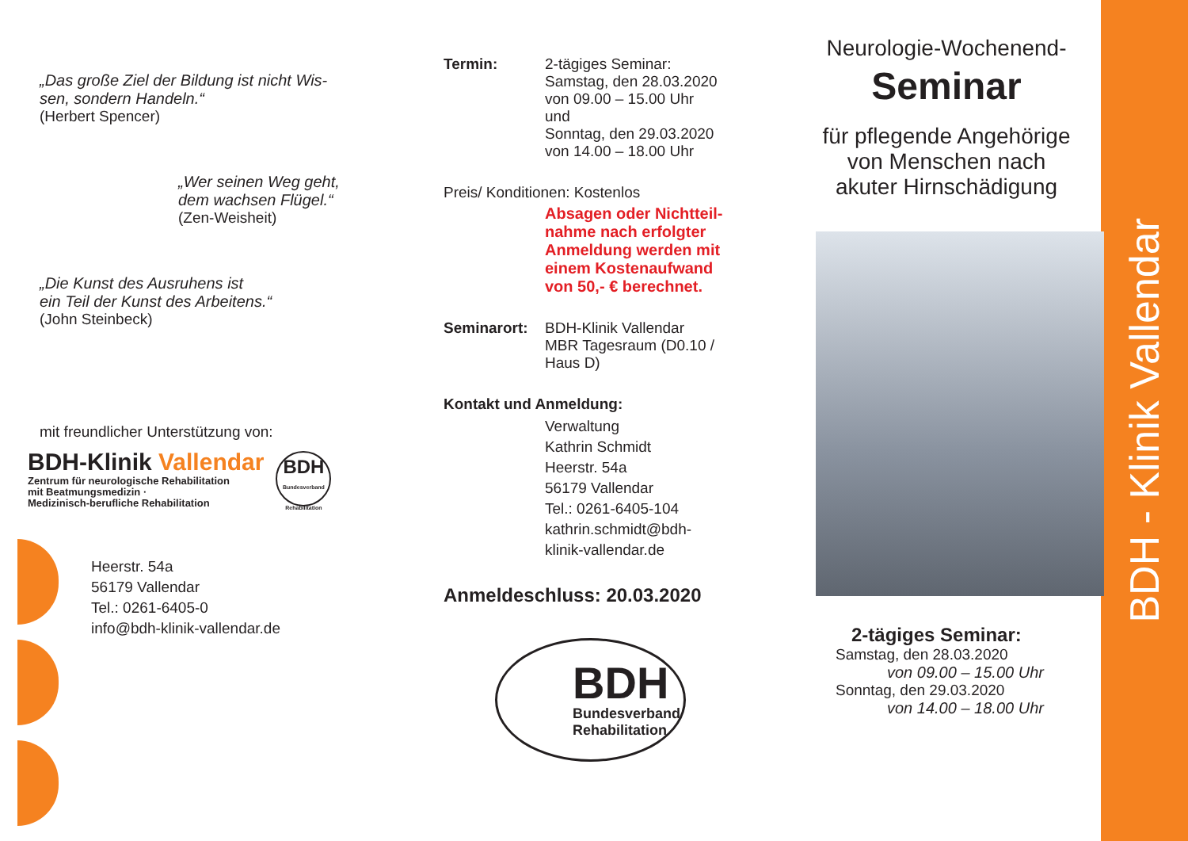„Das große Ziel der Bildung ist nicht Wis-
sen, sondern Handeln.“
(Herbert Spencer)
„Wer seinen Weg geht,
dem wachsen Flügel.“
(Zen-Weisheit)
„Die Kunst des Ausruhens ist
ein Teil der Kunst des Arbeitens.“
(John Steinbeck)
mit freundlicher Unterstützung von:
BDH-Klinik Vallendar
Zentrum für neurologische Rehabilitation
mit Beatmungsmedizin ·
Medizinisch-berufliche Rehabilitation
BDH
Bundesverband Rehabilitation
Heerstr. 54a
56179 Vallendar
Tel.: 0261-6405-0
info@bdh-klinik-vallendar.de
Termin: 2-tägiges Seminar:
Samstag, den 28.03.2020
von 09.00 – 15.00 Uhr
und
Sonntag, den 29.03.2020
von 14.00 – 18.00 Uhr
Preis/ Konditionen: Kostenlos
Absagen oder Nichtteil-
nahme nach erfolgter
Anmeldung werden mit
einem Kostenaufwand
von 50,- € berechnet.
Seminarort: BDH-Klinik Vallendar
MBR Tagesraum (D0.10 /
Haus D)
Kontakt und Anmeldung:
Verwaltung
Kathrin Schmidt
Heerstr. 54a
56179 Vallendar
Tel.: 0261-6405-104
kathrin.schmidt@bdh-
klinik-vallendar.de
Anmeldeschluss: 20.03.2020
BDH
Bundesverband
Rehabilitation
Neurologie-Wochenend-
Seminar
für pflegende Angehörige
von Menschen nach
akuter Hirnschädigung
2-tägiges Seminar:
Samstag, den 28.03.2020
von 09.00 – 15.00 Uhr
Sonntag, den 29.03.2020
von 14.00 – 18.00 Uhr
BDH - Klinik Vallendar